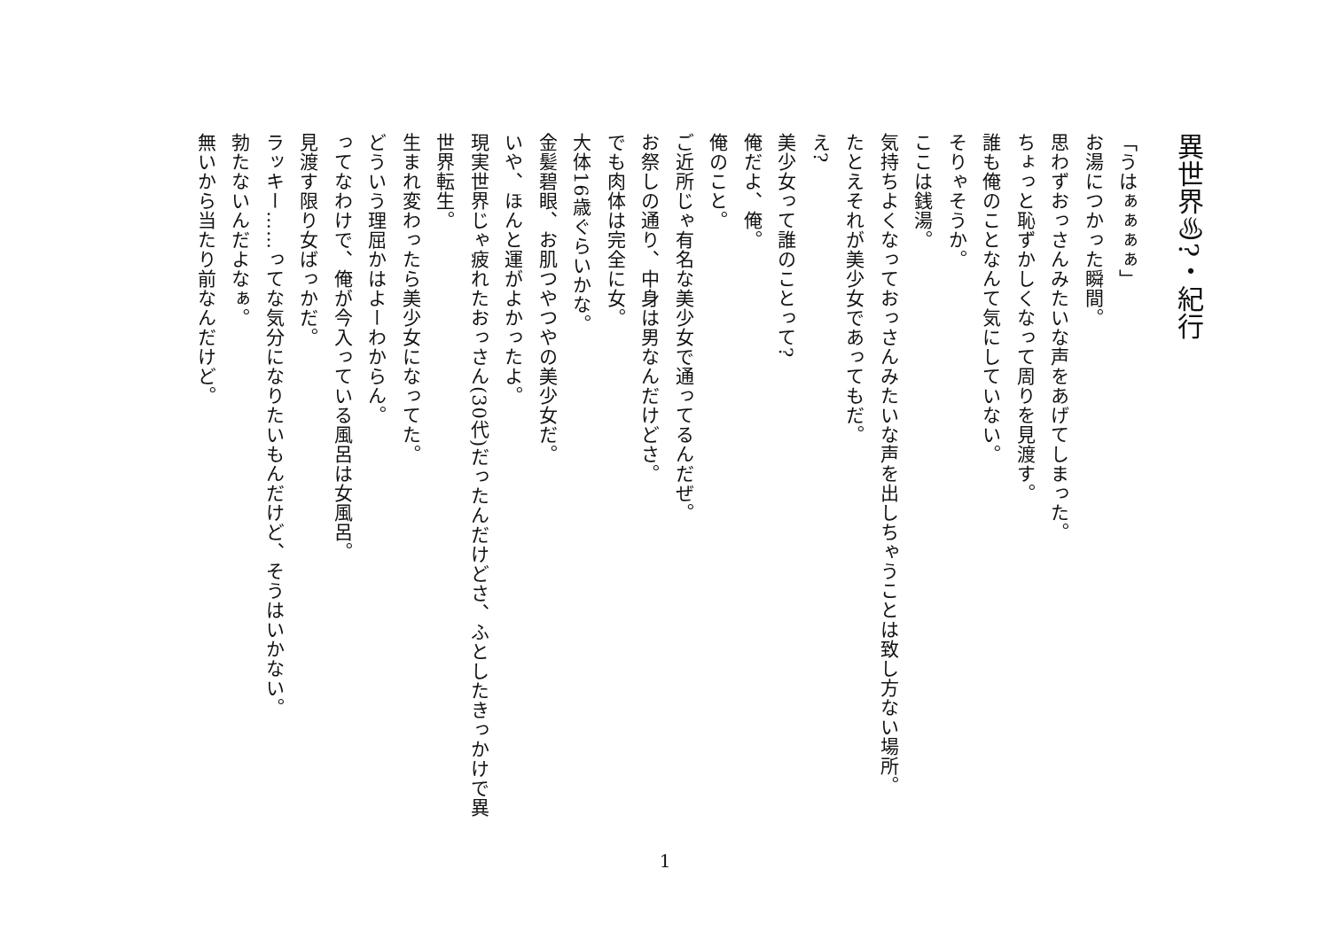異世界♨?・紀行
「うはぁぁぁぁ」
お湯につかった瞬間。
思わずおっさんみたいな声をあげてしまった。
ちょっと恥ずかしくなって周りを見渡す。
誰も俺のことなんて気にしていない。
そりゃそうか。
ここは銭湯。
気持ちよくなっておっさんみたいな声を出しちゃうことは致し方ない場所。
たとえそれが美少女であってもだ。
え?
美少女って誰のことって?
俺だよ、俺。
俺のこと。
ご近所じゃ有名な美少女で通ってるんだぜ。
お祭しの通り、中身は男なんだけどさ。
でも肉体は完全に女。
大体16歳ぐらいかな。
金髪碧眼、お肌つやつやの美少女だ。
いや、ほんと運がよかったよ。
現実世界じゃ疲れたおっさん(30代)だったんだけどさ、ふとしたきっかけで異世界転生。
生まれ変わったら美少女になってた。
どういう理屈かはよーわからん。
ってなわけで、俺が今入っている風呂は女風呂。
見渡す限り女ばっかだ。
ラッキー……ってな気分になりたいもんだけど、そうはいかない。
勃たないんだよなぁ。
無いから当たり前なんだけど。
1